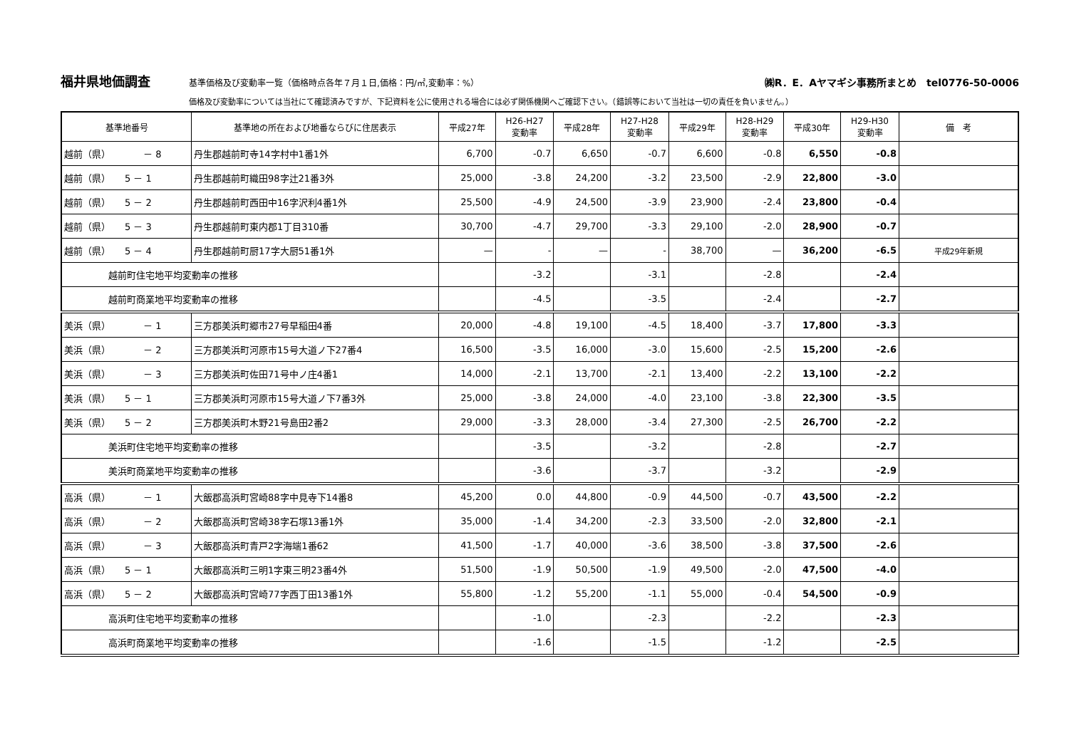福井県地価調査 基準価格及び変動率一覧（価格時点各年７月１日,価格：円/㎡,変動率：%） ㈱R．E．Aヤマギシ事務所まとめ　tel0776-50-0006
価格及び変動率については当社にて確認済みですが、下記資料を公に使用される場合には必ず関係機関へご確認下さい。（錯誤等において当社は一切の責任を負いません。）
| 基準地番号 | 基準地の所在および地番ならびに住居表示 | 平成27年 | H26-H27 変動率 | 平成28年 | H27-H28 変動率 | 平成29年 | H28-H29 変動率 | 平成30年 | H29-H30 変動率 | 備 考 |
| --- | --- | --- | --- | --- | --- | --- | --- | --- | --- | --- |
| 越前（県） － 8 | 丹生郡越前町寺14字村中1番1外 | 6,700 | -0.7 | 6,650 | -0.7 | 6,600 | -0.8 | 6,550 | -0.8 | |
| 越前（県） 5 － 1 | 丹生郡越前町織田98字辻21番3外 | 25,000 | -3.8 | 24,200 | -3.2 | 23,500 | -2.9 | 22,800 | -3.0 | |
| 越前（県） 5 － 2 | 丹生郡越前町西田中16字沢利4番1外 | 25,500 | -4.9 | 24,500 | -3.9 | 23,900 | -2.4 | 23,800 | -0.4 | |
| 越前（県） 5 － 3 | 丹生郡越前町東内郡1丁目310番 | 30,700 | -4.7 | 29,700 | -3.3 | 29,100 | -2.0 | 28,900 | -0.7 | |
| 越前（県） 5 － 4 | 丹生郡越前町厨17字大厨51番1外 | — | - | — | - | 38,700 | — | 36,200 | -6.5 | 平成29年新規 |
| 越前町住宅地平均変動率の推移 | | | -3.2 | | -3.1 | | -2.8 | | -2.4 | |
| 越前町商業地平均変動率の推移 | | | -4.5 | | -3.5 | | -2.4 | | -2.7 | |
| 美浜（県） － 1 | 三方郡美浜町郷市27号早稲田4番 | 20,000 | -4.8 | 19,100 | -4.5 | 18,400 | -3.7 | 17,800 | -3.3 | |
| 美浜（県） － 2 | 三方郡美浜町河原市15号大道ノ下27番4 | 16,500 | -3.5 | 16,000 | -3.0 | 15,600 | -2.5 | 15,200 | -2.6 | |
| 美浜（県） － 3 | 三方郡美浜町佐田71号中ノ庄4番1 | 14,000 | -2.1 | 13,700 | -2.1 | 13,400 | -2.2 | 13,100 | -2.2 | |
| 美浜（県） 5 － 1 | 三方郡美浜町河原市15号大道ノ下7番3外 | 25,000 | -3.8 | 24,000 | -4.0 | 23,100 | -3.8 | 22,300 | -3.5 | |
| 美浜（県） 5 － 2 | 三方郡美浜町木野21号島田2番2 | 29,000 | -3.3 | 28,000 | -3.4 | 27,300 | -2.5 | 26,700 | -2.2 | |
| 美浜町住宅地平均変動率の推移 | | | -3.5 | | -3.2 | | -2.8 | | -2.7 | |
| 美浜町商業地平均変動率の推移 | | | -3.6 | | -3.7 | | -3.2 | | -2.9 | |
| 高浜（県） － 1 | 大飯郡高浜町宮崎88字中見寺下14番8 | 45,200 | 0.0 | 44,800 | -0.9 | 44,500 | -0.7 | 43,500 | -2.2 | |
| 高浜（県） － 2 | 大飯郡高浜町宮崎38字石塚13番1外 | 35,000 | -1.4 | 34,200 | -2.3 | 33,500 | -2.0 | 32,800 | -2.1 | |
| 高浜（県） － 3 | 大飯郡高浜町青戸2字海端1番62 | 41,500 | -1.7 | 40,000 | -3.6 | 38,500 | -3.8 | 37,500 | -2.6 | |
| 高浜（県） 5 － 1 | 大飯郡高浜町三明1字東三明23番4外 | 51,500 | -1.9 | 50,500 | -1.9 | 49,500 | -2.0 | 47,500 | -4.0 | |
| 高浜（県） 5 － 2 | 大飯郡高浜町宮崎77字西丁田13番1外 | 55,800 | -1.2 | 55,200 | -1.1 | 55,000 | -0.4 | 54,500 | -0.9 | |
| 高浜町住宅地平均変動率の推移 | | | -1.0 | | -2.3 | | -2.2 | | -2.3 | |
| 高浜町商業地平均変動率の推移 | | | -1.6 | | -1.5 | | -1.2 | | -2.5 | |